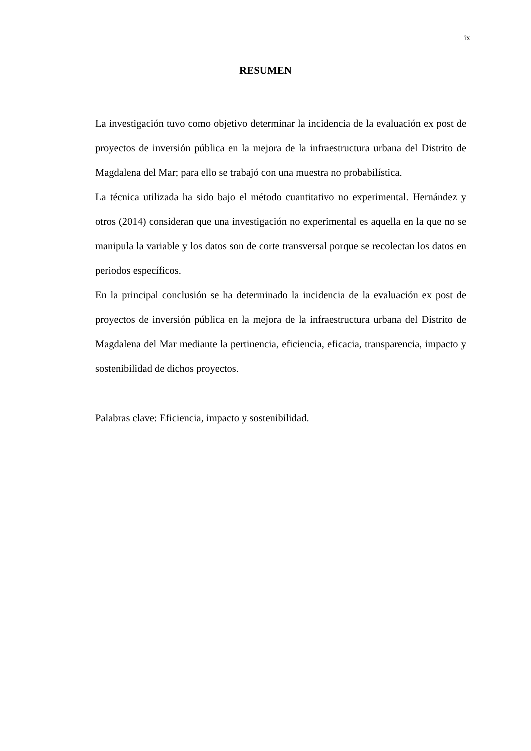ix
RESUMEN
La investigación tuvo como objetivo determinar la incidencia de la evaluación ex post de proyectos de inversión pública en la mejora de la infraestructura urbana del Distrito de Magdalena del Mar; para ello se trabajó con una muestra no probabilística.
La técnica utilizada ha sido bajo el método cuantitativo no experimental. Hernández y otros (2014) consideran que una investigación no experimental es aquella en la que no se manipula la variable y los datos son de corte transversal porque se recolectan los datos en periodos específicos.
En la principal conclusión se ha determinado la incidencia de la evaluación ex post de proyectos de inversión pública en la mejora de la infraestructura urbana del Distrito de Magdalena del Mar mediante la pertinencia, eficiencia, eficacia, transparencia, impacto y sostenibilidad de dichos proyectos.
Palabras clave: Eficiencia, impacto y sostenibilidad.